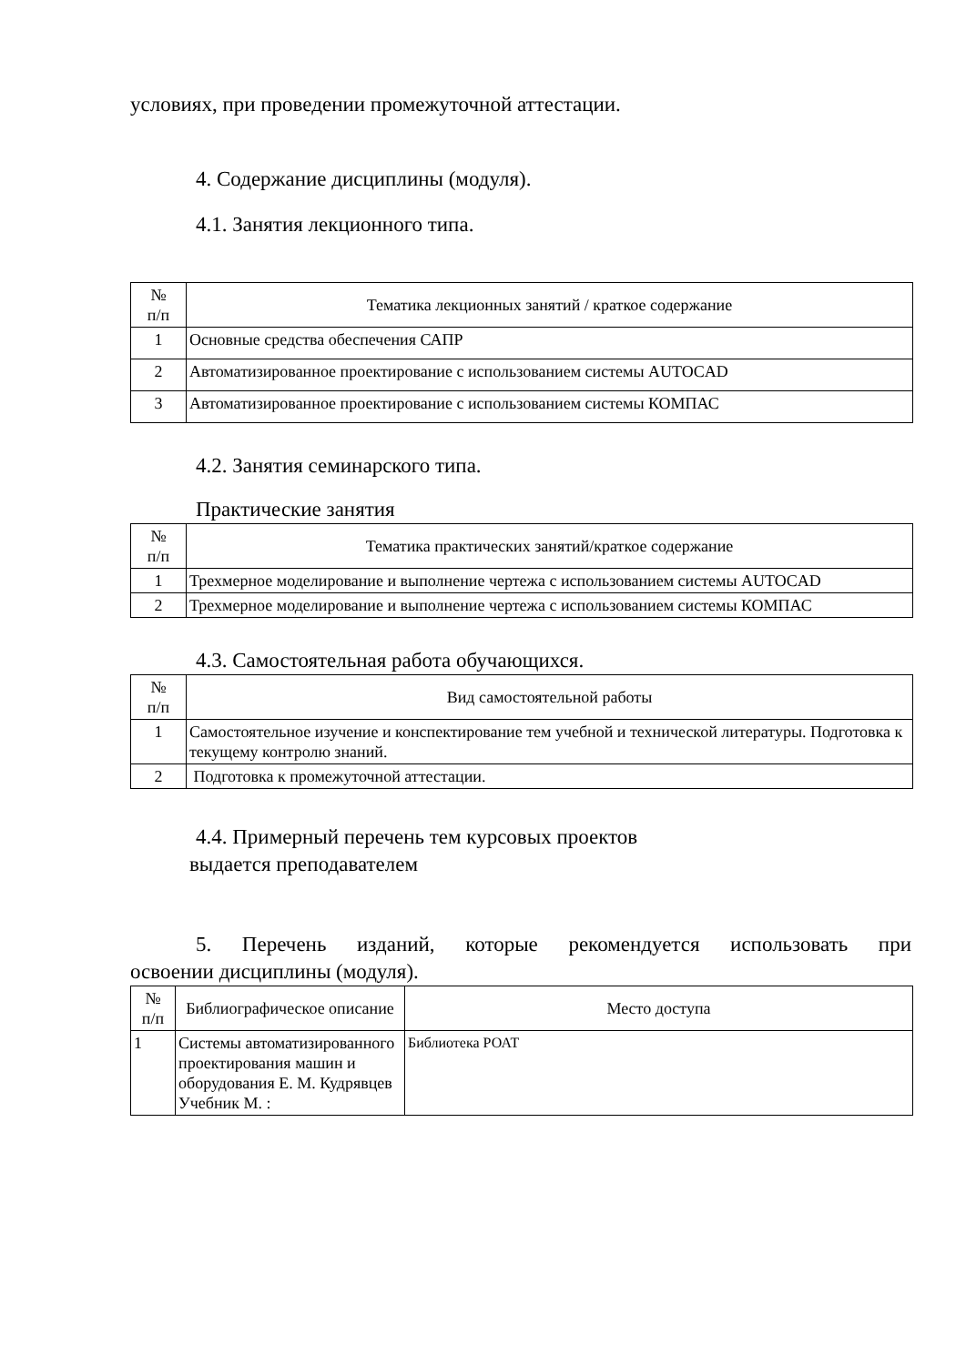условиях, при проведении промежуточной аттестации.
4. Содержание дисциплины (модуля).
4.1. Занятия лекционного типа.
| № п/п | Тематика лекционных занятий / краткое содержание |
| --- | --- |
| 1 | Основные средства обеспечения САПР |
| 2 | Автоматизированное проектирование с использованием системы AUTOCAD |
| 3 | Автоматизированное проектирование с использованием системы КОМПАС |
4.2. Занятия семинарского типа.
Практические занятия
| № п/п | Тематика практических занятий/краткое содержание |
| --- | --- |
| 1 | Трехмерное моделирование и выполнение чертежа с использованием системы AUTOCAD |
| 2 | Трехмерное моделирование и выполнение чертежа с использованием системы КОМПАС |
4.3. Самостоятельная работа обучающихся.
| № п/п | Вид самостоятельной работы |
| --- | --- |
| 1 | Самостоятельное изучение и конспектирование тем учебной и технической литературы. Подготовка к текущему контролю знаний. |
| 2 | Подготовка к промежуточной аттестации. |
4.4. Примерный перечень тем курсовых проектов
выдается преподавателем
5. Перечень изданий, которые рекомендуется использовать при
освоении дисциплины (модуля).
| № п/п | Библиографическое описание | Место доступа |
| --- | --- | --- |
| 1 | Системы автоматизированного проектирования машин и оборудования Е. М. Кудрявцев Учебник М. : | Библиотека РОАТ |